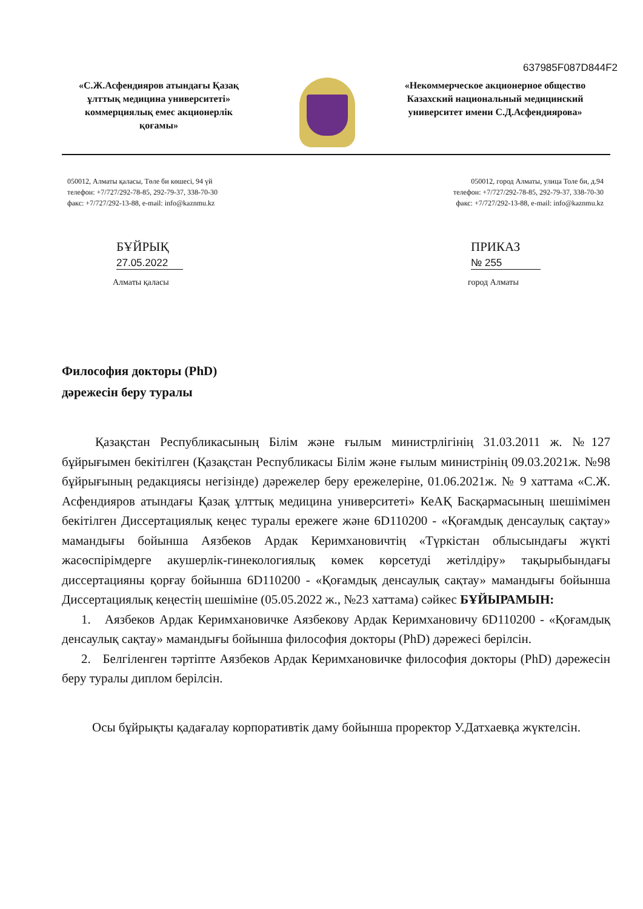637985F087D844F2
«С.Ж.Асфендияров атындағы Қазақ ұлттық медицина университеті» коммерциялық емес акционерлік қоғамы»
«Некоммерческое акционерное общество Казахский национальный медицинский университет имени С.Д.Асфендиярова»
050012, Алматы қаласы, Төле би көшесі, 94 үй
телефон: +7/727/292-78-85, 292-79-37, 338-70-30
факс: +7/727/292-13-88, e-mail: info@kaznmu.kz
050012, город Алматы, улица Толе би, д.94
телефон: +7/727/292-78-85, 292-79-37, 338-70-30
факс: +7/727/292-13-88, e-mail: info@kaznmu.kz
БҰЙРЫҚ ПРИКАЗ
27.05.2022 № 255
Алматы қаласы город Алматы
Философия докторы (PhD)
дәрежесін беру туралы
Қазақстан Республикасының Білім және ғылым министрлігінің 31.03.2011 ж. №127 бұйрығымен бекітілген (Қазақстан Республикасы Білім және ғылым министрінің 09.03.2021ж. №98 бұйрығының редакциясы негізінде) дәрежелер беру ережелеріне, 01.06.2021ж. № 9 хаттама «С.Ж. Асфендияров атындағы Қазақ ұлттық медицина университеті» КеАҚ Басқармасының шешімімен бекітілген Диссертациялық кеңес туралы ережеге және 6D110200 - «Қоғамдық денсаулық сақтау» мамандығы бойынша Аязбеков Ардак Керимхановичтің «Түркістан облысындағы жүкті жасөспірімдерге акушерлік-гинекологиялық көмек көрсетуді жетілдіру» тақырыбындағы диссертацияны қорғау бойынша 6D110200 - «Қоғамдық денсаулық сақтау» мамандығы бойынша Диссертациялық кеңестің шешіміне (05.05.2022 ж., №23 хаттама) сәйкес БҰЙЫРАМЫН:
1. Аязбеков Ардак Керимхановичке Аязбекову Ардак Керимхановичу 6D110200 - «Қоғамдық денсаулық сақтау» мамандығы бойынша философия докторы (PhD) дәрежесі берілсін.
2. Белгіленген тәртіпте Аязбеков Ардак Керимхановичке философия докторы (PhD) дәрежесін беру туралы диплом берілсін.
Осы бұйрықты қадағалау корпоративтік даму бойынша проректор У.Датхаевқа жүктелсін.